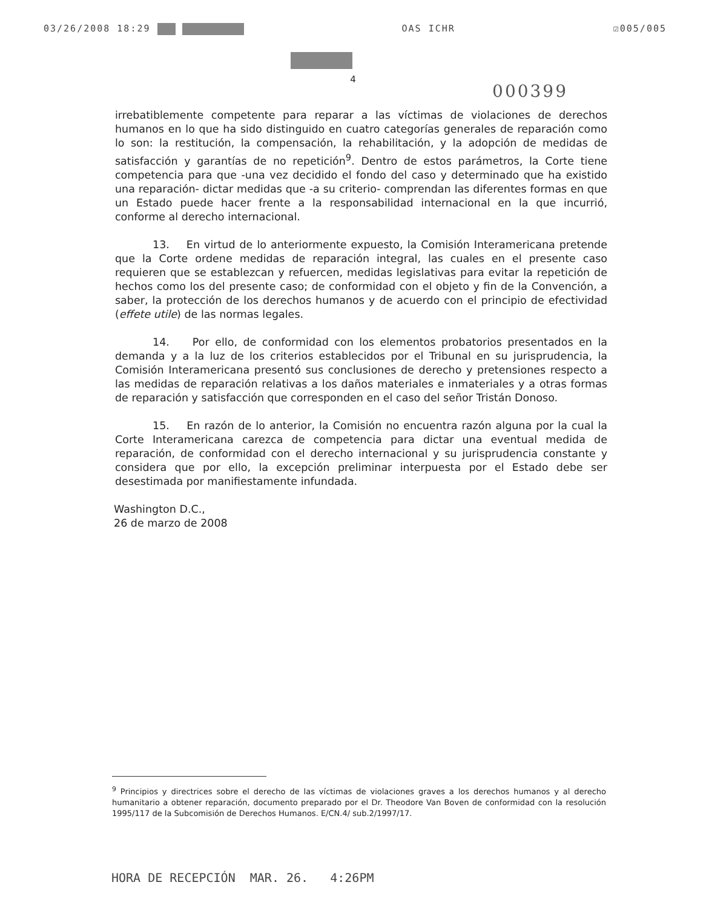03/26/2008 18:29 OAS ICHR ☑005/005
4
000399
irrebatiblemente competente para reparar a las víctimas de violaciones de derechos humanos en lo que ha sido distinguido en cuatro categorías generales de reparación como lo son: la restitución, la compensación, la rehabilitación, y la adopción de medidas de satisfacción y garantías de no repetición<sup>9</sup>. Dentro de estos parámetros, la Corte tiene competencia para que -una vez decidido el fondo del caso y determinado que ha existido una reparación- dictar medidas que -a su criterio- comprendan las diferentes formas en que un Estado puede hacer frente a la responsabilidad internacional en la que incurrió, conforme al derecho internacional.
13. En virtud de lo anteriormente expuesto, la Comisión Interamericana pretende que la Corte ordene medidas de reparación integral, las cuales en el presente caso requieren que se establezcan y refuercen, medidas legislativas para evitar la repetición de hechos como los del presente caso; de conformidad con el objeto y fin de la Convención, a saber, la protección de los derechos humanos y de acuerdo con el principio de efectividad (effete utile) de las normas legales.
14. Por ello, de conformidad con los elementos probatorios presentados en la demanda y a la luz de los criterios establecidos por el Tribunal en su jurisprudencia, la Comisión Interamericana presentó sus conclusiones de derecho y pretensiones respecto a las medidas de reparación relativas a los daños materiales e inmateriales y a otras formas de reparación y satisfacción que corresponden en el caso del señor Tristán Donoso.
15. En razón de lo anterior, la Comisión no encuentra razón alguna por la cual la Corte Interamericana carezca de competencia para dictar una eventual medida de reparación, de conformidad con el derecho internacional y su jurisprudencia constante y considera que por ello, la excepción preliminar interpuesta por el Estado debe ser desestimada por manifiestamente infundada.
Washington D.C.,
26 de marzo de 2008
<sup>9</sup> Principios y directrices sobre el derecho de las víctimas de violaciones graves a los derechos humanos y al derecho humanitario a obtener reparación, documento preparado por el Dr. Theodore Van Boven de conformidad con la resolución 1995/117 de la Subcomisión de Derechos Humanos. E/CN.4/ sub.2/1997/17.
HORA DE RECEPCIÓN MAR. 26. 4:26PM